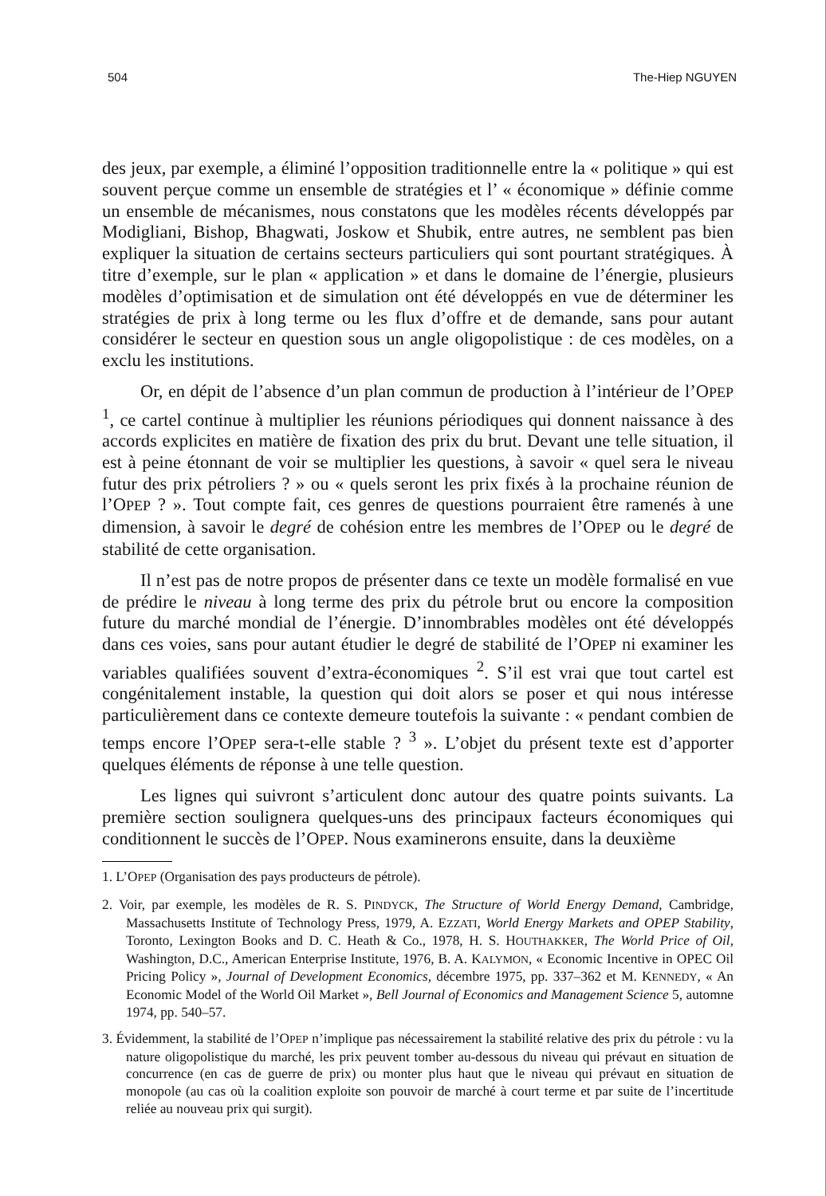504 The-Hiep NGUYEN
des jeux, par exemple, a éliminé l’opposition traditionnelle entre la « politique » qui est souvent perçue comme un ensemble de stratégies et l’ « économique » définie comme un ensemble de mécanismes, nous constatons que les modèles récents développés par Modigliani, Bishop, Bhagwati, Joskow et Shubik, entre autres, ne semblent pas bien expliquer la situation de certains secteurs particuliers qui sont pourtant stratégiques. À titre d’exemple, sur le plan « application » et dans le domaine de l’énergie, plusieurs modèles d’optimisation et de simulation ont été développés en vue de déterminer les stratégies de prix à long terme ou les flux d’offre et de demande, sans pour autant considérer le secteur en question sous un angle oligopolistique : de ces modèles, on a exclu les institutions.
Or, en dépit de l’absence d’un plan commun de production à l’intérieur de l’OPEP <sup>1</sup>, ce cartel continue à multiplier les réunions périodiques qui donnent naissance à des accords explicites en matière de fixation des prix du brut. Devant une telle situation, il est à peine étonnant de voir se multiplier les questions, à savoir « quel sera le niveau futur des prix pétroliers ? » ou « quels seront les prix fixés à la prochaine réunion de l’OPEP ? ». Tout compte fait, ces genres de questions pourraient être ramenés à une dimension, à savoir le degré de cohésion entre les membres de l’OPEP ou le degré de stabilité de cette organisation.
Il n’est pas de notre propos de présenter dans ce texte un modèle formalisé en vue de prédire le niveau à long terme des prix du pétrole brut ou encore la composition future du marché mondial de l’énergie. D’innombrables modèles ont été développés dans ces voies, sans pour autant étudier le degré de stabilité de l’OPEP ni examiner les variables qualifiées souvent d’extra-économiques <sup>2</sup>. S’il est vrai que tout cartel est congénitalement instable, la question qui doit alors se poser et qui nous intéresse particulièrement dans ce contexte demeure toutefois la suivante : « pendant combien de temps encore l’OPEP sera-t-elle stable ? <sup>3</sup> ». L’objet du présent texte est d’apporter quelques éléments de réponse à une telle question.
Les lignes qui suivront s’articulent donc autour des quatre points suivants. La première section soulignera quelques-uns des principaux facteurs économiques qui conditionnent le succès de l’OPEP. Nous examinerons ensuite, dans la deuxième
1. L’OPEP (Organisation des pays producteurs de pétrole).
2. Voir, par exemple, les modèles de R. S. PINDYCK, The Structure of World Energy Demand, Cambridge, Massachusetts Institute of Technology Press, 1979, A. EZZATI, World Energy Markets and OPEP Stability, Toronto, Lexington Books and D. C. Heath & Co., 1978, H. S. HOUTHAKKER, The World Price of Oil, Washington, D.C., American Enterprise Institute, 1976, B. A. KALYMON, « Economic Incentive in OPEC Oil Pricing Policy », Journal of Development Economics, décembre 1975, pp. 337–362 et M. KENNEDY, « An Economic Model of the World Oil Market », Bell Journal of Economics and Management Science 5, automne 1974, pp. 540–57.
3. Évidemment, la stabilité de l’OPEP n’implique pas nécessairement la stabilité relative des prix du pétrole : vu la nature oligopolistique du marché, les prix peuvent tomber au-dessous du niveau qui prévaut en situation de concurrence (en cas de guerre de prix) ou monter plus haut que le niveau qui prévaut en situation de monopole (au cas où la coalition exploite son pouvoir de marché à court terme et par suite de l’incertitude reliée au nouveau prix qui surgit).